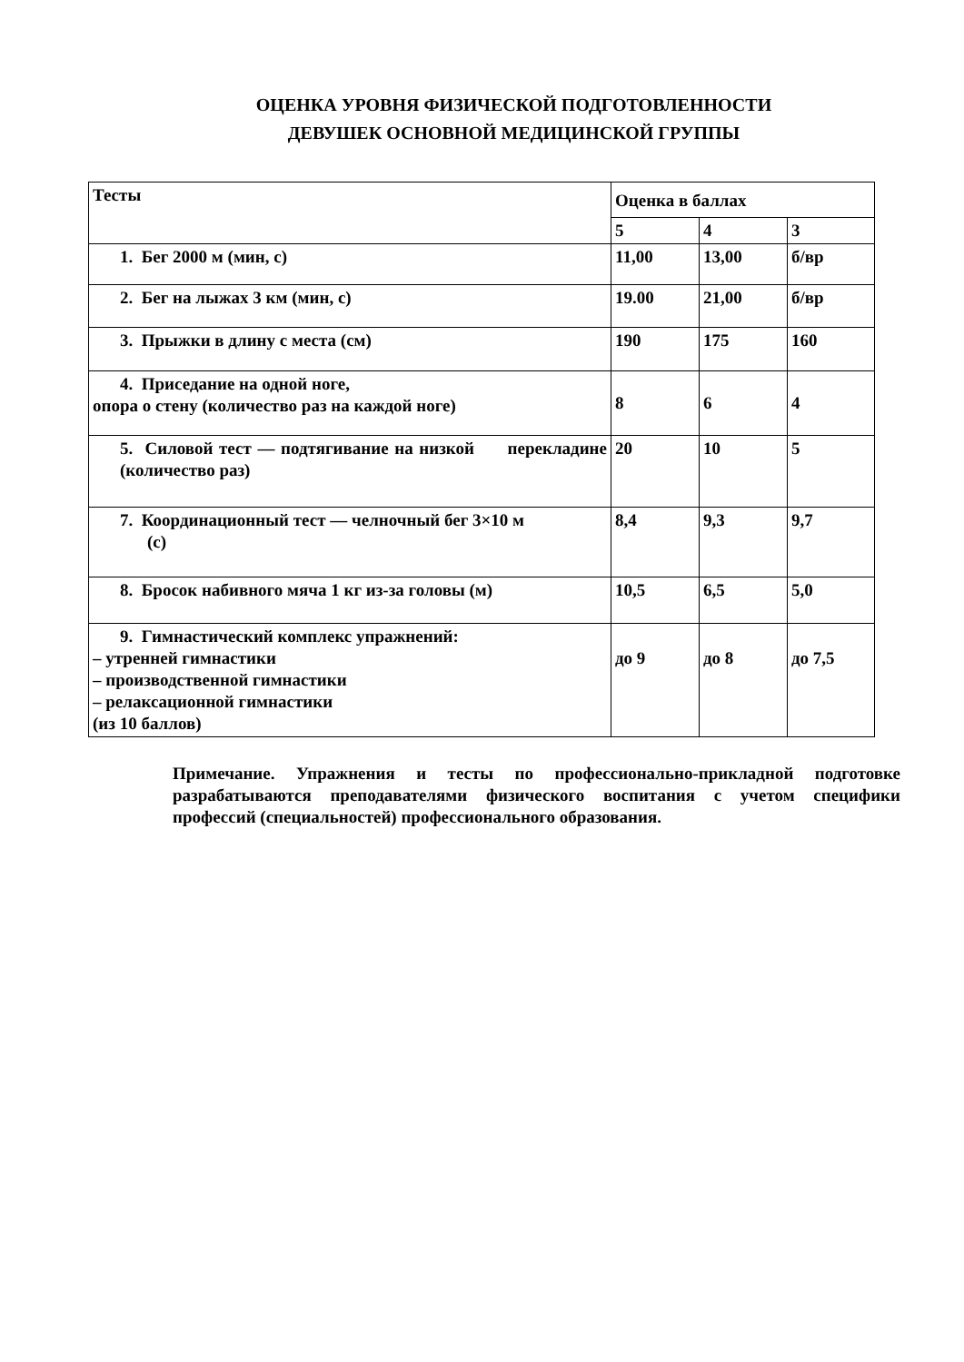ОЦЕНКА УРОВНЯ ФИЗИЧЕСКОЙ ПОДГОТОВЛЕННОСТИ
ДЕВУШЕК ОСНОВНОЙ МЕДИЦИНСКОЙ ГРУППЫ
| Тесты | Оценка в баллах | | |
| | 5 | 4 | 3 |
| 1. Бег 2000 м (мин, с) | 11,00 | 13,00 | б/вр |
| 2. Бег на лыжах 3 км (мин, с) | 19.00 | 21,00 | б/вр |
| 3. Прыжки в длину с места (см) | 190 | 175 | 160 |
| 4. Приседание на одной ноге, опора о стену (количество раз на каждой ноге) | 8 | 6 | 4 |
| 5. Силовой тест — подтягивание на низкой перекладине (количество раз) | 20 | 10 | 5 |
| 7. Координационный тест — челночный бег 3×10 м (с) | 8,4 | 9,3 | 9,7 |
| 8. Бросок набивного мяча 1 кг из-за головы (м) | 10,5 | 6,5 | 5,0 |
| 9. Гимнастический комплекс упражнений: – утренней гимнастики – производственной гимнастики – релаксационной гимнастики (из 10 баллов) | до 9 | до 8 | до 7,5 |
Примечание. Упражнения и тесты по профессионально-прикладной подготовке разрабатываются преподавателями физического воспитания с учетом специфики профессий (специальностей) профессионального образования.